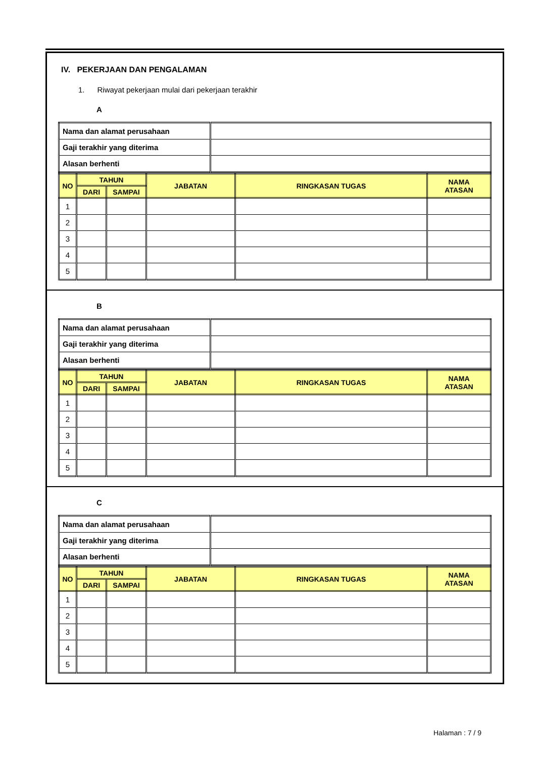IV. PEKERJAAN DAN PENGALAMAN
1. Riwayat pekerjaan mulai dari pekerjaan terakhir
A
| Nama dan alamat perusahaan | |
| Gaji terakhir yang diterima | |
| Alasan berhenti | |
| NO | TAHUN | | JABATAN | RINGKASAN TUGAS | NAMA ATASAN |
| --- | --- | --- | --- | --- | --- |
| | DARI | SAMPAI | | | |
| 1 | | | | | |
| 2 | | | | | |
| 3 | | | | | |
| 4 | | | | | |
| 5 | | | | | |
B
| Nama dan alamat perusahaan | |
| Gaji terakhir yang diterima | |
| Alasan berhenti | |
| NO | TAHUN | | JABATAN | RINGKASAN TUGAS | NAMA ATASAN |
| --- | --- | --- | --- | --- | --- |
| | DARI | SAMPAI | | | |
| 1 | | | | | |
| 2 | | | | | |
| 3 | | | | | |
| 4 | | | | | |
| 5 | | | | | |
C
| Nama dan alamat perusahaan | |
| Gaji terakhir yang diterima | |
| Alasan berhenti | |
| NO | TAHUN | | JABATAN | RINGKASAN TUGAS | NAMA ATASAN |
| --- | --- | --- | --- | --- | --- |
| | DARI | SAMPAI | | | |
| 1 | | | | | |
| 2 | | | | | |
| 3 | | | | | |
| 4 | | | | | |
| 5 | | | | | |
Halaman : 7 / 9